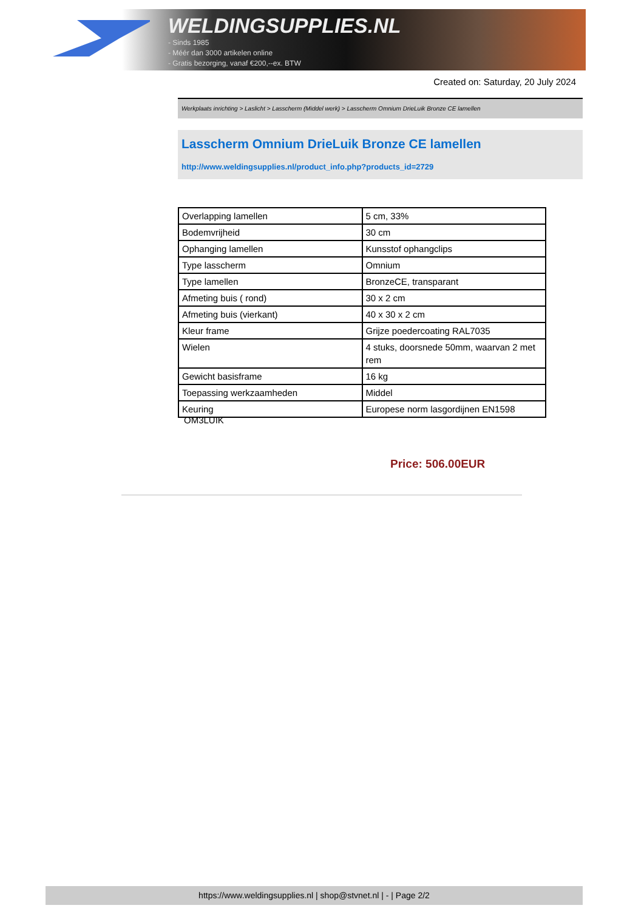WELDINGSUPPLIES.NL
- Sinds 1985
- Méér dan 3000 artikelen online
- Gratis bezorging, vanaf €200,--ex. BTW
Created on: Saturday, 20 July 2024
Werkplaats inrichting > Laslicht > Lasscherm (Middel werk) > Lasscherm Omnium DrieLuik Bronze CE lamellen
Lasscherm Omnium DrieLuik Bronze CE lamellen
http://www.weldingsupplies.nl/product_info.php?products_id=2729
| Overlapping lamellen | 5 cm, 33% |
| Bodemvrijheid | 30 cm |
| Ophanging lamellen | Kunsstof ophangclips |
| Type lasscherm | Omnium |
| Type lamellen | BronzeCE, transparant |
| Afmeting buis ( rond) | 30 x 2 cm |
| Afmeting buis (vierkant) | 40 x 30 x 2 cm |
| Kleur frame | Grijze poedercoating RAL7035 |
| Wielen | 4 stuks, doorsnede 50mm, waarvan 2 met rem |
| Gewicht basisframe | 16 kg |
| Toepassing werkzaamheden | Middel |
| Keuring | Europese norm lasgordijnen EN1598 |
OM3LUIK
Price: 506.00EUR
https://www.weldingsupplies.nl | shop@stvnet.nl | - | Page 2/2